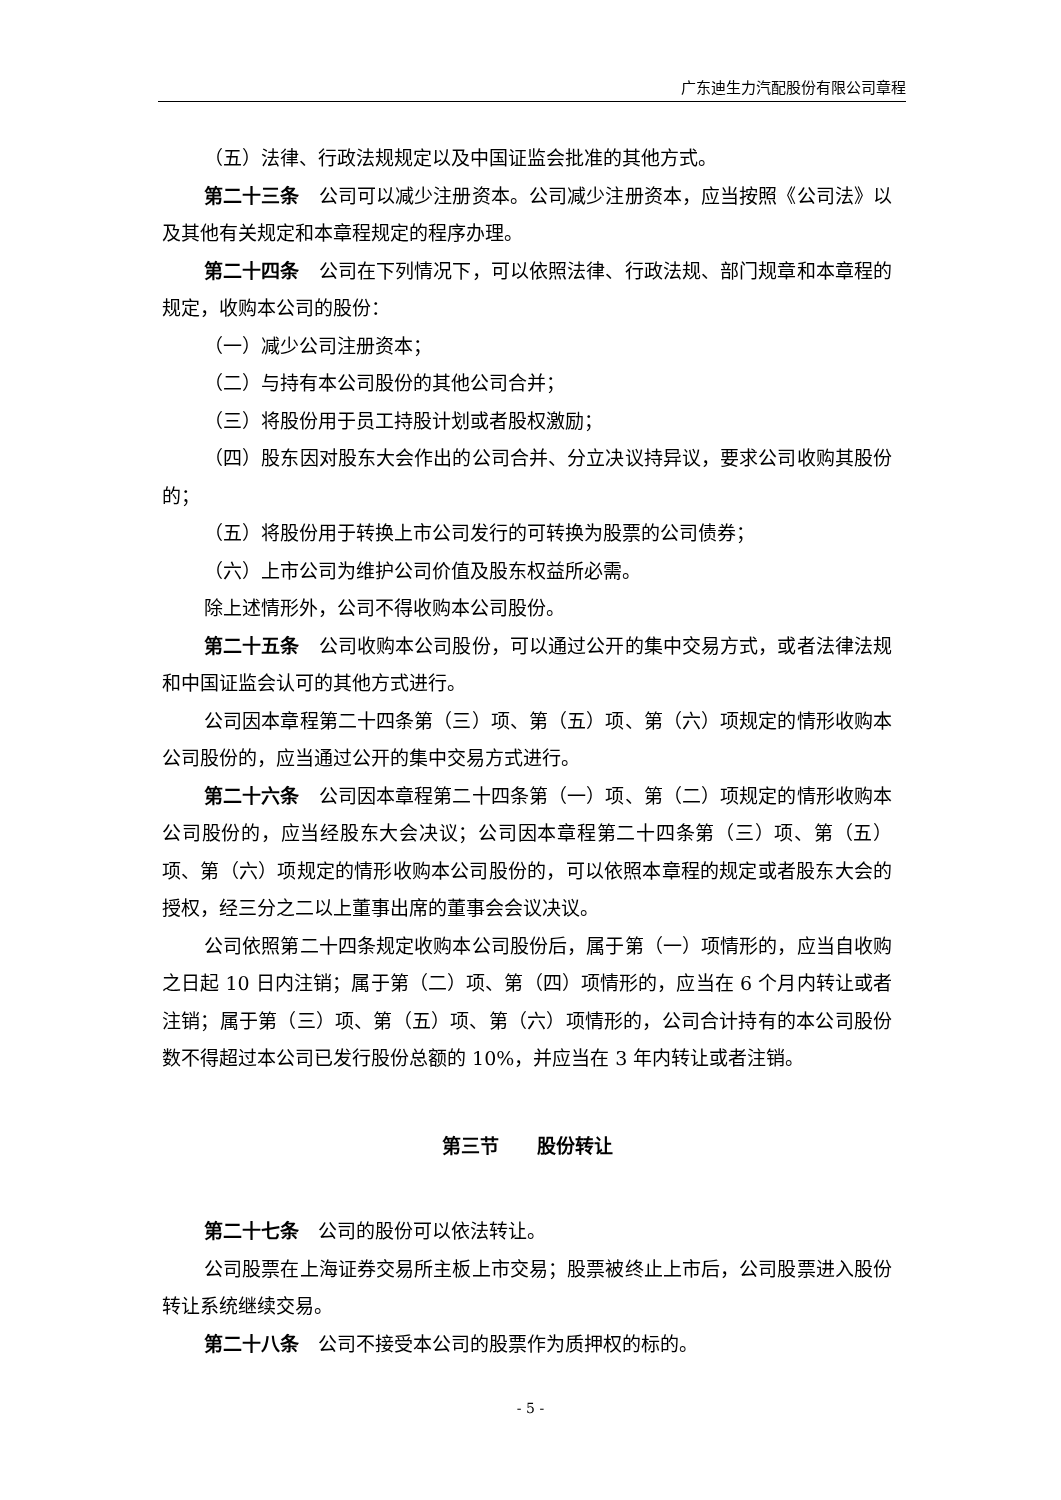广东迪生力汽配股份有限公司章程
（五）法律、行政法规规定以及中国证监会批准的其他方式。
第二十三条　公司可以减少注册资本。公司减少注册资本，应当按照《公司法》以及其他有关规定和本章程规定的程序办理。
第二十四条　公司在下列情况下，可以依照法律、行政法规、部门规章和本章程的规定，收购本公司的股份：
（一）减少公司注册资本；
（二）与持有本公司股份的其他公司合并；
（三）将股份用于员工持股计划或者股权激励；
（四）股东因对股东大会作出的公司合并、分立决议持异议，要求公司收购其股份的；
（五）将股份用于转换上市公司发行的可转换为股票的公司债券；
（六）上市公司为维护公司价值及股东权益所必需。
除上述情形外，公司不得收购本公司股份。
第二十五条　公司收购本公司股份，可以通过公开的集中交易方式，或者法律法规和中国证监会认可的其他方式进行。
公司因本章程第二十四条第（三）项、第（五）项、第（六）项规定的情形收购本公司股份的，应当通过公开的集中交易方式进行。
第二十六条　公司因本章程第二十四条第（一）项、第（二）项规定的情形收购本公司股份的，应当经股东大会决议；公司因本章程第二十四条第（三）项、第（五）项、第（六）项规定的情形收购本公司股份的，可以依照本章程的规定或者股东大会的授权，经三分之二以上董事出席的董事会会议决议。
公司依照第二十四条规定收购本公司股份后，属于第（一）项情形的，应当自收购之日起 10 日内注销；属于第（二）项、第（四）项情形的，应当在 6 个月内转让或者注销；属于第（三）项、第（五）项、第（六）项情形的，公司合计持有的本公司股份数不得超过本公司已发行股份总额的 10%，并应当在 3 年内转让或者注销。
第三节　　股份转让
第二十七条　公司的股份可以依法转让。
公司股票在上海证券交易所主板上市交易；股票被终止上市后，公司股票进入股份转让系统继续交易。
第二十八条　公司不接受本公司的股票作为质押权的标的。
- 5 -